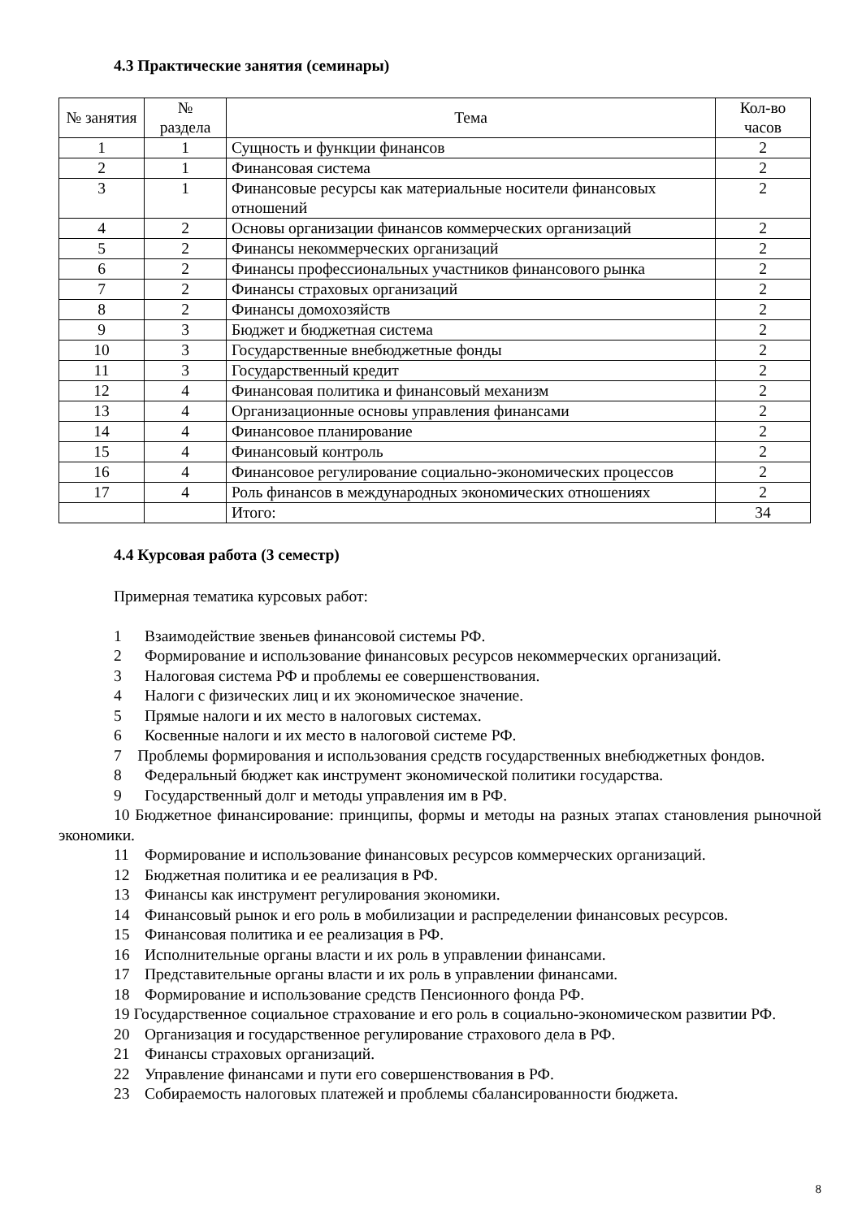4.3 Практические занятия (семинары)
| № занятия | № раздела | Тема | Кол-во часов |
| --- | --- | --- | --- |
| 1 | 1 | Сущность и функции финансов | 2 |
| 2 | 1 | Финансовая система | 2 |
| 3 | 1 | Финансовые ресурсы как материальные носители финансовых отношений | 2 |
| 4 | 2 | Основы организации финансов коммерческих организаций | 2 |
| 5 | 2 | Финансы некоммерческих организаций | 2 |
| 6 | 2 | Финансы профессиональных участников финансового рынка | 2 |
| 7 | 2 | Финансы страховых организаций | 2 |
| 8 | 2 | Финансы домохозяйств | 2 |
| 9 | 3 | Бюджет и бюджетная система | 2 |
| 10 | 3 | Государственные внебюджетные фонды | 2 |
| 11 | 3 | Государственный кредит | 2 |
| 12 | 4 | Финансовая политика и финансовый механизм | 2 |
| 13 | 4 | Организационные основы управления финансами | 2 |
| 14 | 4 | Финансовое планирование | 2 |
| 15 | 4 | Финансовый контроль | 2 |
| 16 | 4 | Финансовое регулирование социально-экономических процессов | 2 |
| 17 | 4 | Роль финансов в международных экономических отношениях | 2 |
| | | Итого: | 34 |
4.4 Курсовая работа (3 семестр)
Примерная тематика курсовых работ:
1 Взаимодействие звеньев финансовой системы РФ.
2 Формирование и использование финансовых ресурсов некоммерческих организаций.
3 Налоговая система РФ и проблемы ее совершенствования.
4 Налоги с физических лиц и их экономическое значение.
5 Прямые налоги и их место в налоговых системах.
6 Косвенные налоги и их место в налоговой системе РФ.
7 Проблемы формирования и использования средств государственных внебюджетных фондов.
8 Федеральный бюджет как инструмент экономической политики государства.
9 Государственный долг и методы управления им в РФ.
10 Бюджетное финансирование: принципы, формы и методы на разных этапах становления рыночной экономики.
11 Формирование и использование финансовых ресурсов коммерческих организаций.
12 Бюджетная политика и ее реализация в РФ.
13 Финансы как инструмент регулирования экономики.
14 Финансовый рынок и его роль в мобилизации и распределении финансовых ресурсов.
15 Финансовая политика и ее реализация в РФ.
16 Исполнительные органы власти и их роль в управлении финансами.
17 Представительные органы власти и их роль в управлении финансами.
18 Формирование и использование средств Пенсионного фонда РФ.
19 Государственное социальное страхование и его роль в социально-экономическом развитии РФ.
20 Организация и государственное регулирование страхового дела в РФ.
21 Финансы страховых организаций.
22 Управление финансами и пути его совершенствования в РФ.
23 Собираемость налоговых платежей и проблемы сбалансированности бюджета.
8